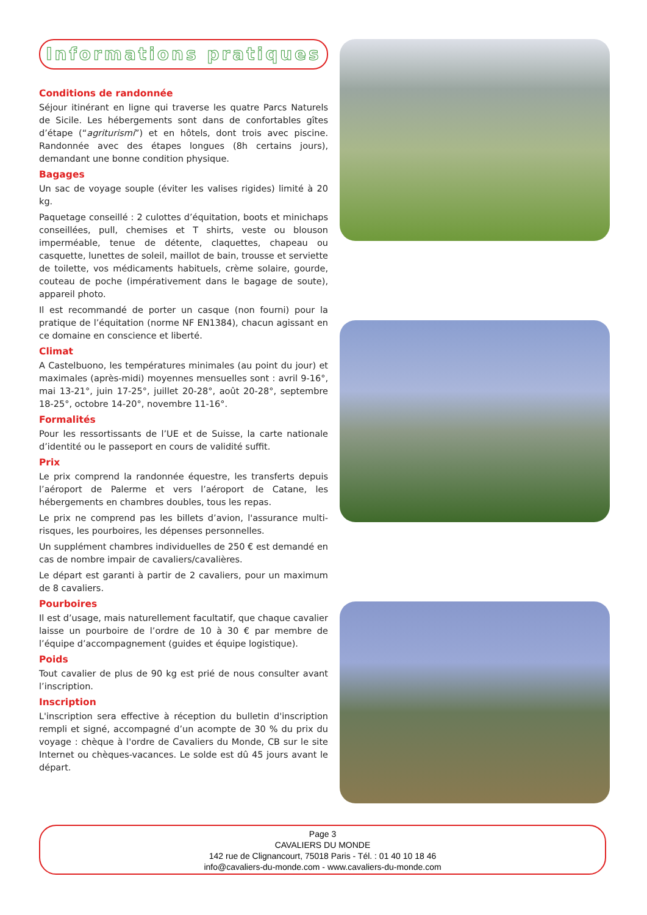Informations pratiques
Conditions de randonnée
Séjour itinérant en ligne qui traverse les quatre Parcs Naturels de Sicile. Les hébergements sont dans de confortables gîtes d’étape (“agriturismi”) et en hôtels, dont trois avec piscine. Randonnée avec des étapes longues (8h certains jours), demandant une bonne condition physique.
Bagages
Un sac de voyage souple (éviter les valises rigides) limité à 20 kg.
Paquetage conseillé : 2 culottes d’équitation, boots et minichaps conseillées, pull, chemises et T shirts, veste ou blouson imperméable, tenue de détente, claquettes, chapeau ou casquette, lunettes de soleil, maillot de bain, trousse et serviette de toilette, vos médicaments habituels, crème solaire, gourde, couteau de poche (impérativement dans le bagage de soute), appareil photo.
Il est recommandé de porter un casque (non fourni) pour la pratique de l’équitation (norme NF EN1384), chacun agissant en ce domaine en conscience et liberté.
Climat
A Castelbuono, les températures minimales (au point du jour) et maximales (après-midi) moyennes mensuelles sont : avril 9-16°, mai 13-21°, juin 17-25°, juillet 20-28°, août 20-28°, septembre 18-25°, octobre 14-20°, novembre 11-16°.
Formalités
Pour les ressortissants de l’UE et de Suisse, la carte nationale d’identité ou le passeport en cours de validité suffit.
Prix
Le prix comprend la randonnée équestre, les transferts depuis l’aéroport de Palerme et vers l’aéroport de Catane, les hébergements en chambres doubles, tous les repas.
Le prix ne comprend pas les billets d’avion, l'assurance multi-risques, les pourboires, les dépenses personnelles.
Un supplément chambres individuelles de 250 € est demandé en cas de nombre impair de cavaliers/cavalières.
Le départ est garanti à partir de 2 cavaliers, pour un maximum de 8 cavaliers.
Pourboires
Il est d’usage, mais naturellement facultatif, que chaque cavalier laisse un pourboire de l’ordre de 10 à 30 € par membre de l’équipe d’accompagnement (guides et équipe logistique).
Poids
Tout cavalier de plus de 90 kg est prié de nous consulter avant l’inscription.
Inscription
L'inscription sera effective à réception du bulletin d'inscription rempli et signé, accompagné d’un acompte de 30 % du prix du voyage : chèque à l'ordre de Cavaliers du Monde, CB sur le site Internet ou chèques-vacances. Le solde est dû 45 jours avant le départ.
Page 3
CAVALIERS DU MONDE
142 rue de Clignancourt, 75018 Paris - Tél. : 01 40 10 18 46
info@cavaliers-du-monde.com - www.cavaliers-du-monde.com